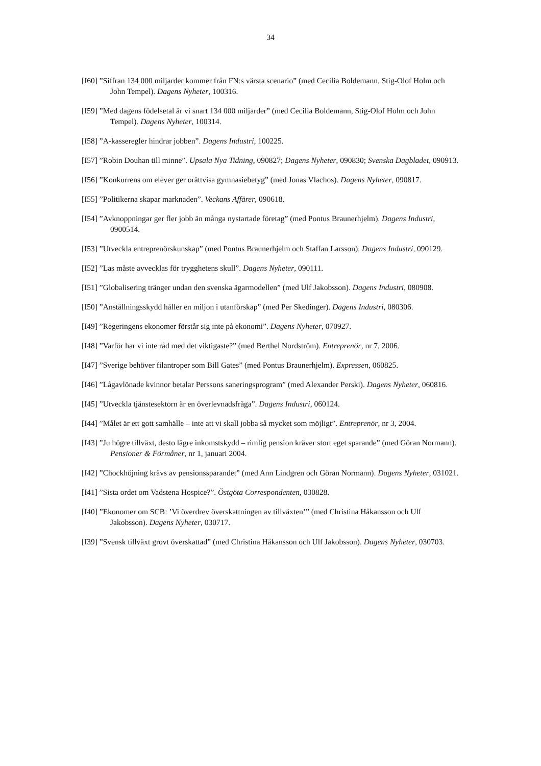34
[I60] ”Siffran 134 000 miljarder kommer från FN:s värsta scenario” (med Cecilia Boldemann, Stig-Olof Holm och John Tempel). Dagens Nyheter, 100316.
[I59] ”Med dagens födelsetal är vi snart 134 000 miljarder” (med Cecilia Boldemann, Stig-Olof Holm och John Tempel). Dagens Nyheter, 100314.
[I58] ”A-kasseregler hindrar jobben”. Dagens Industri, 100225.
[I57] ”Robin Douhan till minne”. Upsala Nya Tidning, 090827; Dagens Nyheter, 090830; Svenska Dagbladet, 090913.
[I56] ”Konkurrens om elever ger orättvisa gymnasiebetyg” (med Jonas Vlachos). Dagens Nyheter, 090817.
[I55] ”Politikerna skapar marknaden”. Veckans Affärer, 090618.
[I54] ”Avknoppningar ger fler jobb än många nystartade företag” (med Pontus Braunerhjelm). Dagens Industri, 0900514.
[I53] ”Utveckla entreprenörskunskap” (med Pontus Braunerhjelm och Staffan Larsson). Dagens Industri, 090129.
[I52] ”Las måste avvecklas för trygghetens skull”. Dagens Nyheter, 090111.
[I51] ”Globalisering tränger undan den svenska ägarmodellen” (med Ulf Jakobsson). Dagens Industri, 080908.
[I50] ”Anställningsskydd håller en miljon i utanförskap” (med Per Skedinger). Dagens Industri, 080306.
[I49] ”Regeringens ekonomer förstår sig inte på ekonomi”. Dagens Nyheter, 070927.
[I48] ”Varför har vi inte råd med det viktigaste?” (med Berthel Nordström). Entreprenör, nr 7, 2006.
[I47] ”Sverige behöver filantroper som Bill Gates” (med Pontus Braunerhjelm). Expressen, 060825.
[I46] ”Lågavlönade kvinnor betalar Perssons saneringsprogram” (med Alexander Perski). Dagens Nyheter, 060816.
[I45] ”Utveckla tjänstesektorn är en överlevnadsfråga”. Dagens Industri, 060124.
[I44] ”Målet är ett gott samhälle – inte att vi skall jobba så mycket som möjligt”. Entreprenör, nr 3, 2004.
[I43] ”Ju högre tillväxt, desto lägre inkomstskydd – rimlig pension kräver stort eget sparande” (med Göran Normann). Pensioner & Förmåner, nr 1, januari 2004.
[I42] ”Chockhöjning krävs av pensionssparandet” (med Ann Lindgren och Göran Normann). Dagens Nyheter, 031021.
[I41] ”Sista ordet om Vadstena Hospice?”. Östgöta Correspondenten, 030828.
[I40] ”Ekonomer om SCB: ’Vi överdrev överskattningen av tillväxten’” (med Christina Håkansson och Ulf Jakobsson). Dagens Nyheter, 030717.
[I39] ”Svensk tillväxt grovt överskattad” (med Christina Håkansson och Ulf Jakobsson). Dagens Nyheter, 030703.